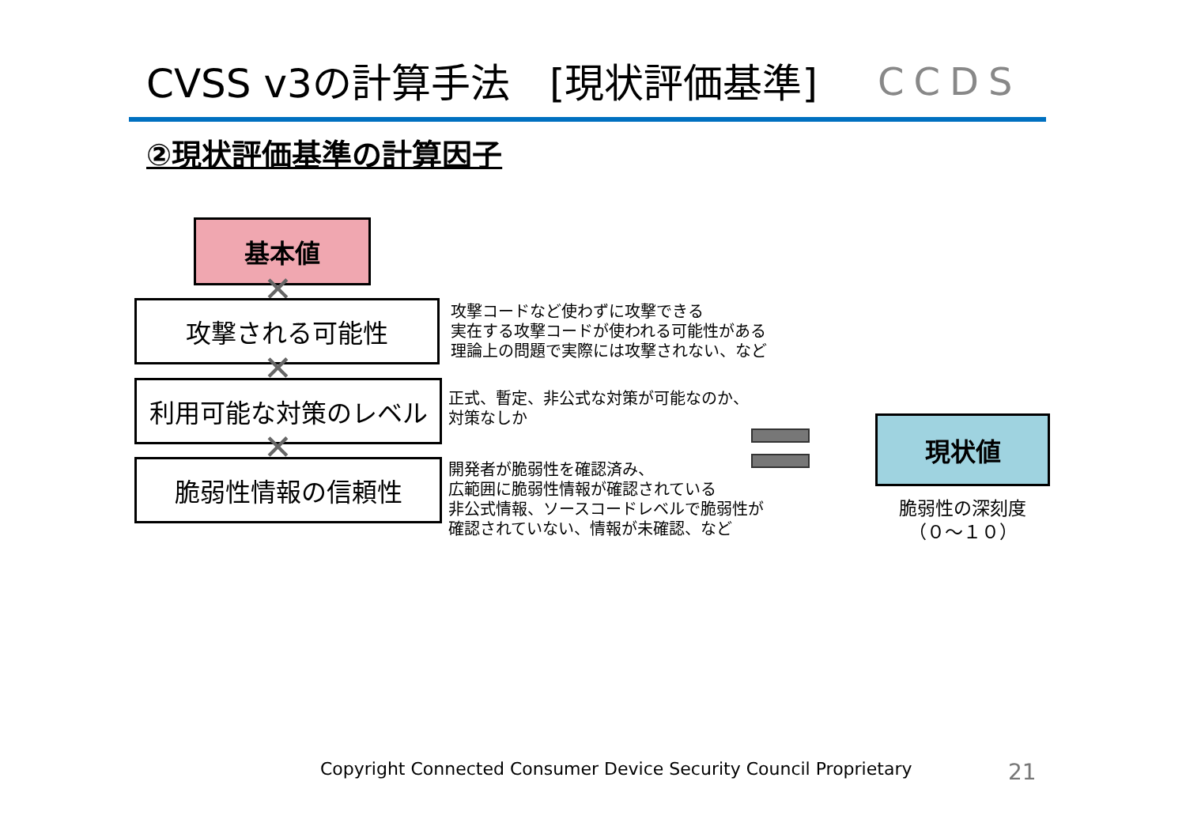CVSS v3の計算手法　[現状評価基準] CCDS
②現状評価基準の計算因子
基本値
✕
攻撃される可能性
✕
利用可能な対策のレベル
✕
脆弱性情報の信頼性
攻撃コードなど使わずに攻撃できる
実在する攻撃コードが使われる可能性がある
理論上の問題で実際には攻撃されない、など
正式、暫定、非公式な対策が可能なのか、
対策なしか
開発者が脆弱性を確認済み、
広範囲に脆弱性情報が確認されている
非公式情報、ソースコードレベルで脆弱性が
確認されていない、情報が未確認、など
現状値
脆弱性の深刻度
（０～１０）
Copyright Connected Consumer Device Security Council Proprietary
21